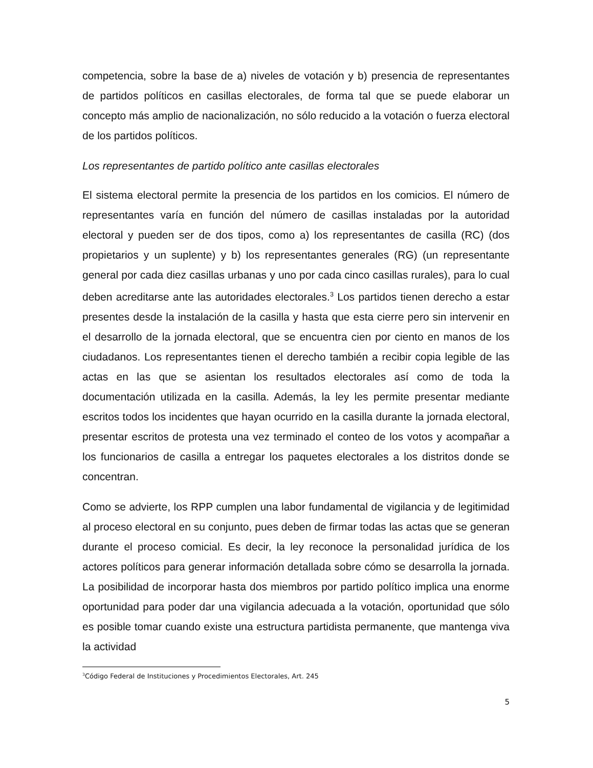competencia, sobre la base de a) niveles de votación y b) presencia de representantes de partidos políticos en casillas electorales, de forma tal que se puede elaborar un concepto más amplio de nacionalización, no sólo reducido a la votación o fuerza electoral de los partidos políticos.
Los representantes de partido político ante casillas electorales
El sistema electoral permite la presencia de los partidos en los comicios. El número de representantes varía en función del número de casillas instaladas por la autoridad electoral y pueden ser de dos tipos, como a) los representantes de casilla (RC) (dos propietarios y un suplente) y b) los representantes generales (RG) (un representante general por cada diez casillas urbanas y uno por cada cinco casillas rurales), para lo cual deben acreditarse ante las autoridades electorales.<sup>3</sup> Los partidos tienen derecho a estar presentes desde la instalación de la casilla y hasta que esta cierre pero sin intervenir en el desarrollo de la jornada electoral, que se encuentra cien por ciento en manos de los ciudadanos. Los representantes tienen el derecho también a recibir copia legible de las actas en las que se asientan los resultados electorales así como de toda la documentación utilizada en la casilla. Además, la ley les permite presentar mediante escritos todos los incidentes que hayan ocurrido en la casilla durante la jornada electoral, presentar escritos de protesta una vez terminado el conteo de los votos y acompañar a los funcionarios de casilla a entregar los paquetes electorales a los distritos donde se concentran.
Como se advierte, los RPP cumplen una labor fundamental de vigilancia y de legitimidad al proceso electoral en su conjunto, pues deben de firmar todas las actas que se generan durante el proceso comicial. Es decir, la ley reconoce la personalidad jurídica de los actores políticos para generar información detallada sobre cómo se desarrolla la jornada. La posibilidad de incorporar hasta dos miembros por partido político implica una enorme oportunidad para poder dar una vigilancia adecuada a la votación, oportunidad que sólo es posible tomar cuando existe una estructura partidista permanente, que mantenga viva la actividad
<sup>3</sup> Código Federal de Instituciones y Procedimientos Electorales, Art. 245
5